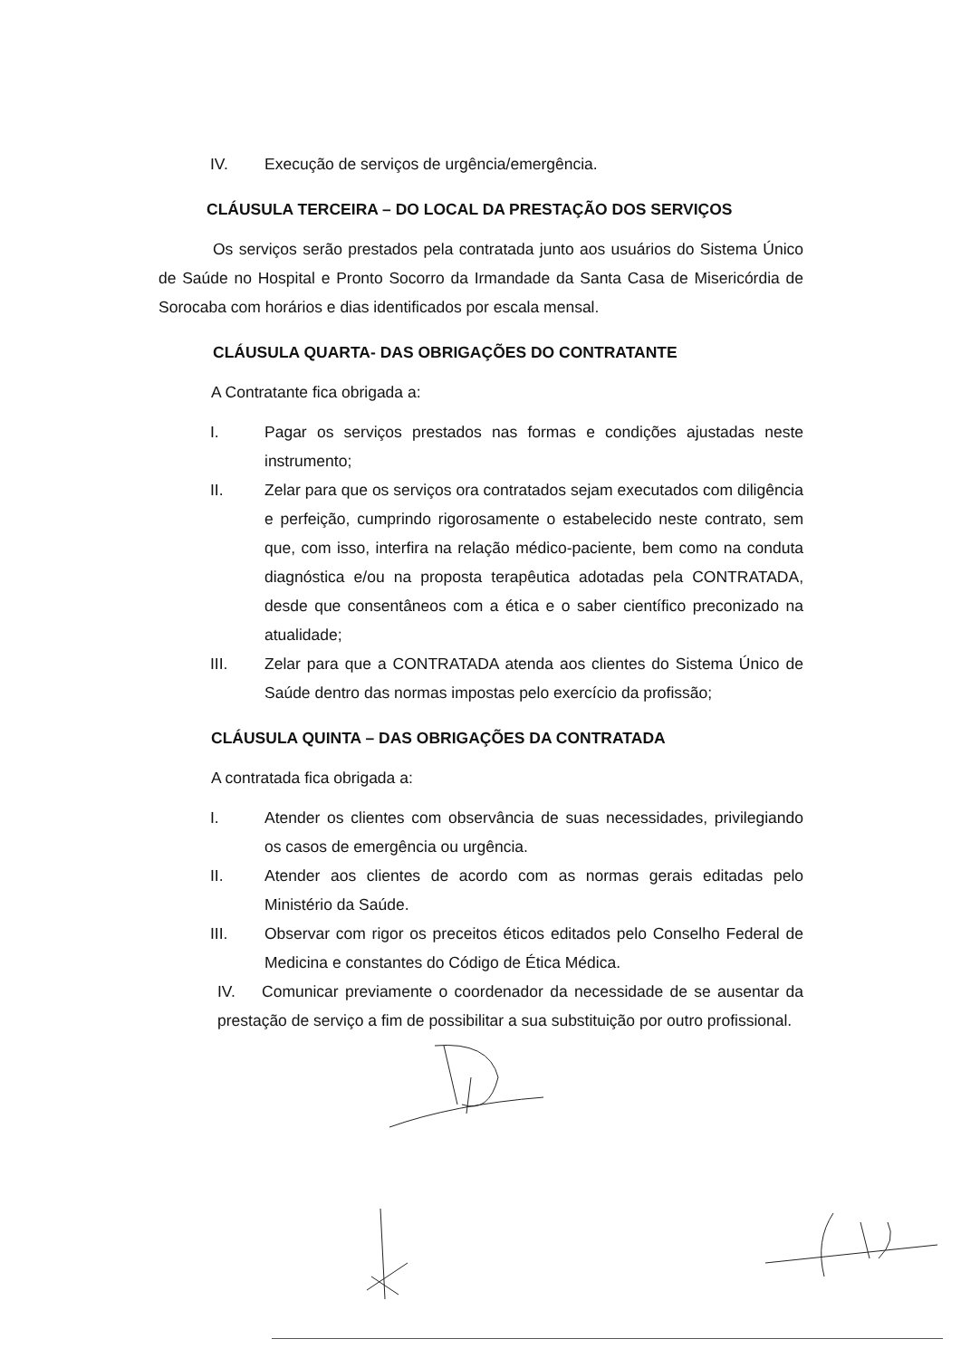IV. Execução de serviços de urgência/emergência.
CLÁUSULA TERCEIRA – DO LOCAL DA PRESTAÇÃO DOS SERVIÇOS
Os serviços serão prestados pela contratada junto aos usuários do Sistema Único de Saúde no Hospital e Pronto Socorro da Irmandade da Santa Casa de Misericórdia de Sorocaba com horários e dias identificados por escala mensal.
CLÁUSULA QUARTA- DAS OBRIGAÇÕES DO CONTRATANTE
A Contratante fica obrigada a:
I. Pagar os serviços prestados nas formas e condições ajustadas neste instrumento;
II. Zelar para que os serviços ora contratados sejam executados com diligência e perfeição, cumprindo rigorosamente o estabelecido neste contrato, sem que, com isso, interfira na relação médico-paciente, bem como na conduta diagnóstica e/ou na proposta terapêutica adotadas pela CONTRATADA, desde que consentâneos com a ética e o saber científico preconizado na atualidade;
III. Zelar para que a CONTRATADA atenda aos clientes do Sistema Único de Saúde dentro das normas impostas pelo exercício da profissão;
CLÁUSULA QUINTA – DAS OBRIGAÇÕES DA CONTRATADA
A contratada fica obrigada a:
I. Atender os clientes com observância de suas necessidades, privilegiando os casos de emergência ou urgência.
II. Atender aos clientes de acordo com as normas gerais editadas pelo Ministério da Saúde.
III. Observar com rigor os preceitos éticos editados pelo Conselho Federal de Medicina e constantes do Código de Ética Médica.
IV. Comunicar previamente o coordenador da necessidade de se ausentar da prestação de serviço a fim de possibilitar a sua substituição por outro profissional.